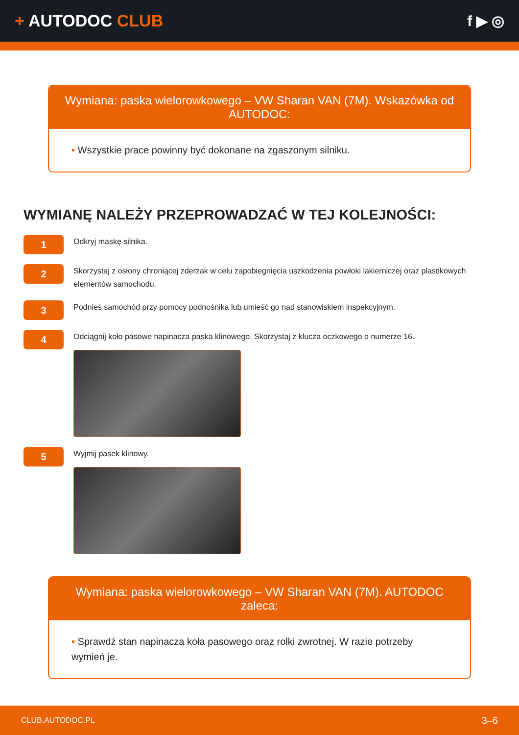+ AUTODOC CLUB f ▶ ◎
Wymiana: paska wielorowkowego – VW Sharan VAN (7M). Wskazówka od AUTODOC:
• Wszystkie prace powinny być dokonane na zgaszonym silniku.
WYMIANĘ NALEŻY PRZEPROWADZAĆ W TEJ KOLEJNOŚCI:
1
Odkryj maskę silnika.
2
Skorzystaj z osłony chroniącej zderzak w celu zapobiegnięcia uszkodzenia powłoki lakierniczej oraz plastikowych elementów samochodu.
3
Podnieś samochód przy pomocy podnośnika lub umieść go nad stanowiskiem inspekcyjnym.
4
Odciągnij koło pasowe napinacza paska klinowego. Skorzystaj z klucza oczkowego o numerze 16.
5
Wyjmij pasek klinowy.
Wymiana: paska wielorowkowego – VW Sharan VAN (7M). AUTODOC zaleca:
• Sprawdź stan napinacza koła pasowego oraz rolki zwrotnej. W razie potrzeby wymień je.
CLUB.AUTODOC.PL 3–6